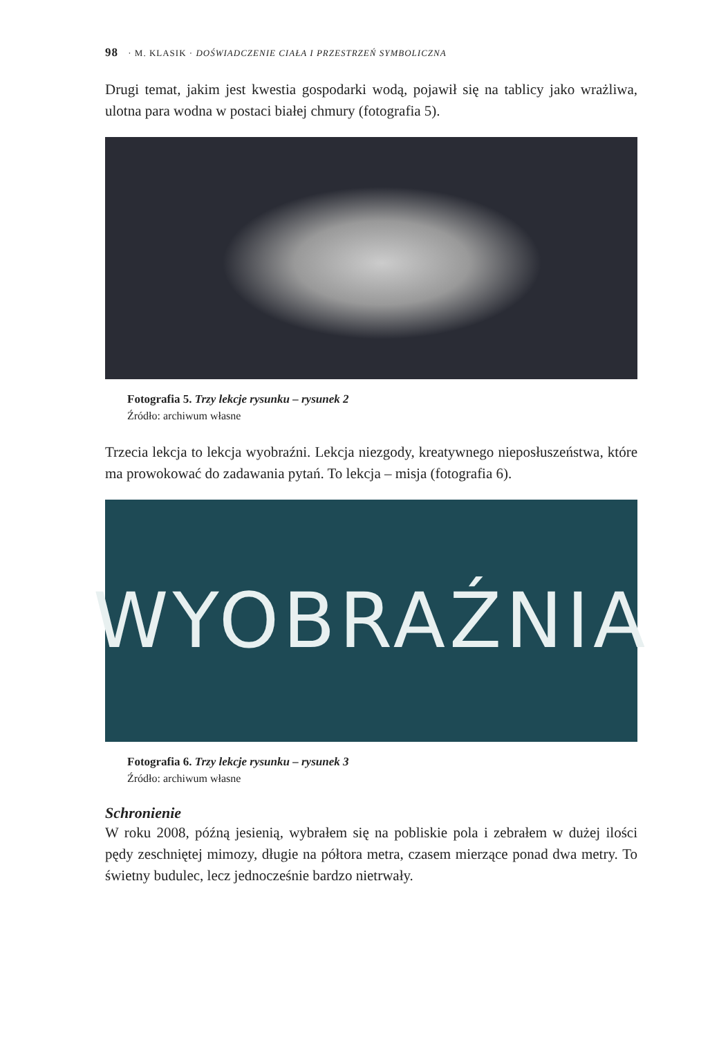98 · M. KLASIK · DOŚWIADCZENIE CIAŁA I PRZESTRZEŃ SYMBOLICZNA
Drugi temat, jakim jest kwestia gospodarki wodą, pojawił się na tablicy jako wrażliwa, ulotna para wodna w postaci białej chmury (fotografia 5).
Fotografia 5. Trzy lekcje rysunku – rysunek 2
Źródło: archiwum własne
Trzecia lekcja to lekcja wyobraźni. Lekcja niezgody, kreatywnego nieposłuszeństwa, które ma prowokować do zadawania pytań. To lekcja – misja (fotografia 6).
WYOBRAŹNIA
Fotografia 6. Trzy lekcje rysunku – rysunek 3
Źródło: archiwum własne
Schronienie
W roku 2008, późną jesienią, wybrałem się na pobliskie pola i zebrałem w dużej ilości pędy zeschniętej mimozy, długie na półtora metra, czasem mierzące ponad dwa metry. To świetny budulec, lecz jednocześnie bardzo nietrwały.